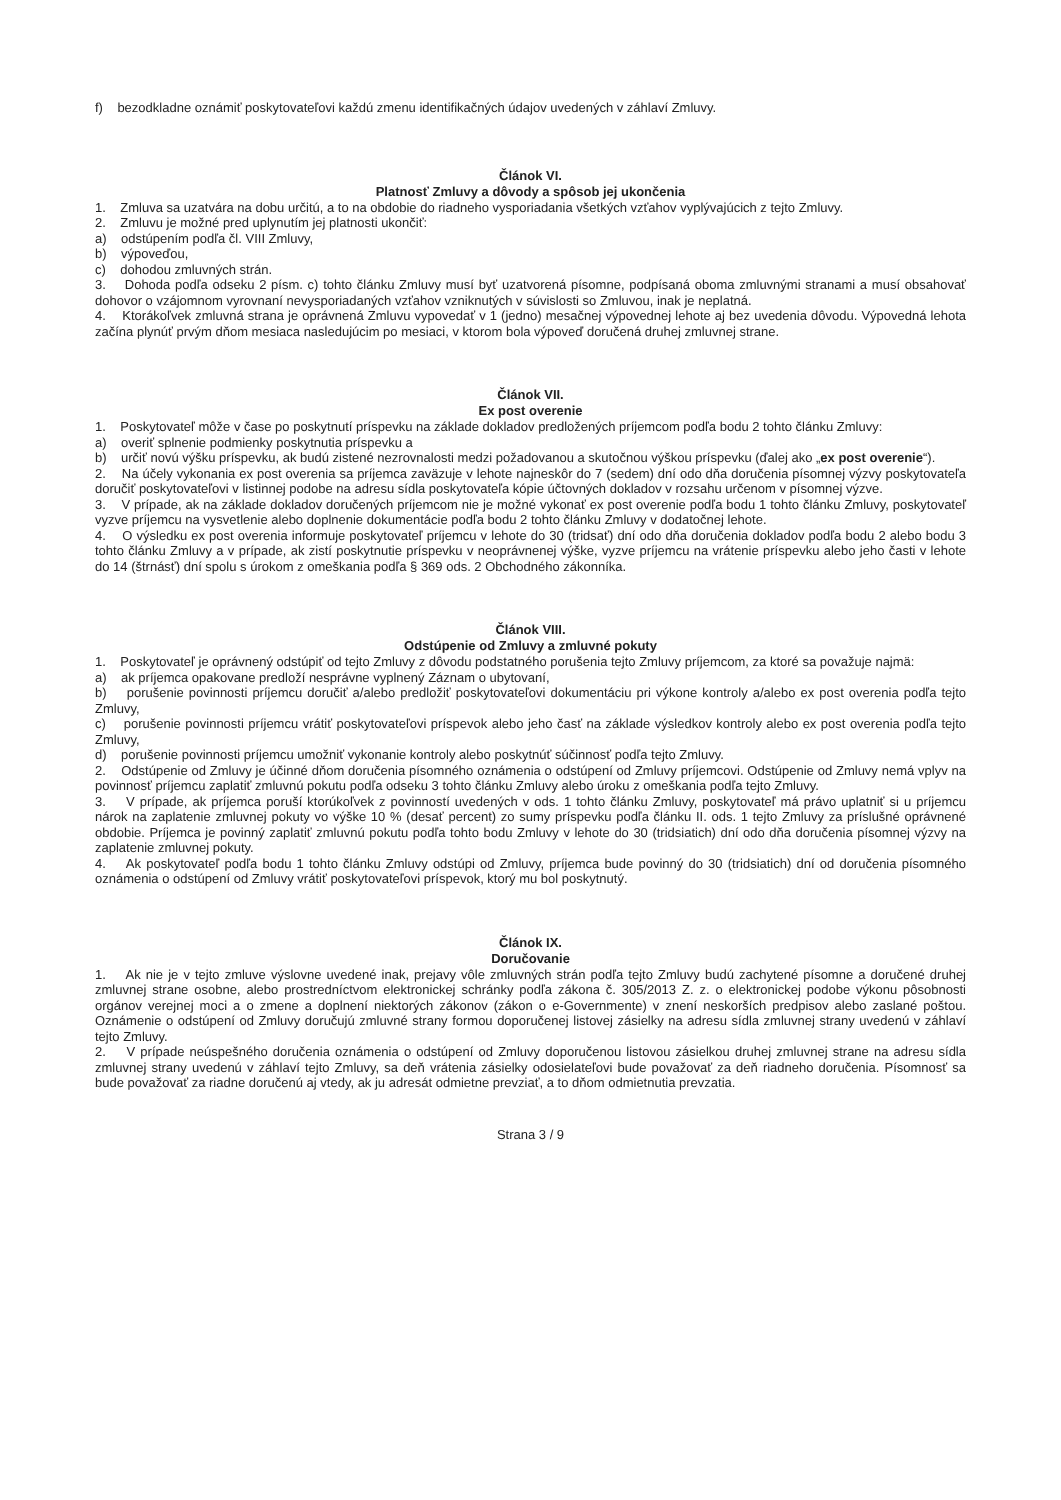f) bezodkladne oznámiť poskytovateľovi každú zmenu identifikačných údajov uvedených v záhlaví Zmluvy.
Článok VI.
Platnosť Zmluvy a dôvody a spôsob jej ukončenia
1. Zmluva sa uzatvára na dobu určitú, a to na obdobie do riadneho vysporiadania všetkých vzťahov vyplývajúcich z tejto Zmluvy.
2. Zmluvu je možné pred uplynutím jej platnosti ukončiť:
a) odstúpením podľa čl. VIII Zmluvy,
b) výpoveďou,
c) dohodou zmluvných strán.
3. Dohoda podľa odseku 2 písm. c) tohto článku Zmluvy musí byť uzatvorená písomne, podpísaná oboma zmluvnými stranami a musí obsahovať dohovor o vzájomnom vyrovnaní nevysporiadaných vzťahov vzniknutých v súvislosti so Zmluvou, inak je neplatná.
4. Ktorákoľvek zmluvná strana je oprávnená Zmluvu vypovedať v 1 (jedno) mesačnej výpovednej lehote aj bez uvedenia dôvodu. Výpovedná lehota začína plynúť prvým dňom mesiaca nasledujúcim po mesiaci, v ktorom bola výpoveď doručená druhej zmluvnej strane.
Článok VII.
Ex post overenie
1. Poskytovateľ môže v čase po poskytnutí príspevku na základe dokladov predložených príjemcom podľa bodu 2 tohto článku Zmluvy:
a) overiť splnenie podmienky poskytnutia príspevku a
b) určiť novú výšku príspevku, ak budú zistené nezrovnalosti medzi požadovanou a skutočnou výškou príspevku (ďalej ako „ex post overenie“).
2. Na účely vykonania ex post overenia sa príjemca zaväzuje v lehote najneskôr do 7 (sedem) dní odo dňa doručenia písomnej výzvy poskytovateľa doručiť poskytovateľovi v listinnej podobe na adresu sídla poskytovateľa kópie účtovných dokladov v rozsahu určenom v písomnej výzve.
3. V prípade, ak na základe dokladov doručených príjemcom nie je možné vykonať ex post overenie podľa bodu 1 tohto článku Zmluvy, poskytovateľ vyzve príjemcu na vysvetlenie alebo doplnenie dokumentácie podľa bodu 2 tohto článku Zmluvy v dodatočnej lehote.
4. O výsledku ex post overenia informuje poskytovateľ príjemcu v lehote do 30 (tridsať) dní odo dňa doručenia dokladov podľa bodu 2 alebo bodu 3 tohto článku Zmluvy a v prípade, ak zistí poskytnutie príspevku v neoprávnenej výške, vyzve príjemcu na vrátenie príspevku alebo jeho časti v lehote do 14 (štrnásť) dní spolu s úrokom z omeškania podľa § 369 ods. 2 Obchodného zákonníka.
Článok VIII.
Odstúpenie od Zmluvy a zmluvné pokuty
1. Poskytovateľ je oprávnený odstúpiť od tejto Zmluvy z dôvodu podstatného porušenia tejto Zmluvy príjemcom, za ktoré sa považuje najmä:
a) ak príjemca opakovane predloží nesprávne vyplnený Záznam o ubytovaní,
b) porušenie povinnosti príjemcu doručiť a/alebo predložiť poskytovateľovi dokumentáciu pri výkone kontroly a/alebo ex post overenia podľa tejto Zmluvy,
c) porušenie povinnosti príjemcu vrátiť poskytovateľovi príspevok alebo jeho časť na základe výsledkov kontroly alebo ex post overenia podľa tejto Zmluvy,
d) porušenie povinnosti príjemcu umožniť vykonanie kontroly alebo poskytnúť súčinnosť podľa tejto Zmluvy.
2. Odstúpenie od Zmluvy je účinné dňom doručenia písomného oznámenia o odstúpení od Zmluvy príjemcovi. Odstúpenie od Zmluvy nemá vplyv na povinnosť príjemcu zaplatiť zmluvnú pokutu podľa odseku 3 tohto článku Zmluvy alebo úroku z omeškania podľa tejto Zmluvy.
3. V prípade, ak príjemca poruší ktorúkoľvek z povinností uvedených v ods. 1 tohto článku Zmluvy, poskytovateľ má právo uplatniť si u príjemcu nárok na zaplatenie zmluvnej pokuty vo výške 10 % (desať percent) zo sumy príspevku podľa článku II. ods. 1 tejto Zmluvy za príslušné oprávnené obdobie. Príjemca je povinný zaplatiť zmluvnú pokutu podľa tohto bodu Zmluvy v lehote do 30 (tridsiatich) dní odo dňa doručenia písomnej výzvy na zaplatenie zmluvnej pokuty.
4. Ak poskytovateľ podľa bodu 1 tohto článku Zmluvy odstúpi od Zmluvy, príjemca bude povinný do 30 (tridsiatich) dní od doručenia písomného oznámenia o odstúpení od Zmluvy vrátiť poskytovateľovi príspevok, ktorý mu bol poskytnutý.
Článok IX.
Doručovanie
1. Ak nie je v tejto zmluve výslovne uvedené inak, prejavy vôle zmluvných strán podľa tejto Zmluvy budú zachytené písomne a doručené druhej zmluvnej strane osobne, alebo prostredníctvom elektronickej schránky podľa zákona č. 305/2013 Z. z. o elektronickej podobe výkonu pôsobnosti orgánov verejnej moci a o zmene a doplnení niektorých zákonov (zákon o e-Governmente) v znení neskorších predpisov alebo zaslané poštou. Oznámenie o odstúpení od Zmluvy doručujú zmluvné strany formou doporučenej listovej zásielky na adresu sídla zmluvnej strany uvedenú v záhlaví tejto Zmluvy.
2. V prípade neúspešného doručenia oznámenia o odstúpení od Zmluvy doporučenou listovou zásielkou druhej zmluvnej strane na adresu sídla zmluvnej strany uvedenú v záhlaví tejto Zmluvy, sa deň vrátenia zásielky odosielateľovi bude považovať za deň riadneho doručenia. Písomnosť sa bude považovať za riadne doručenú aj vtedy, ak ju adresát odmietne prevziať, a to dňom odmietnutia prevzatia.
Strana 3 / 9